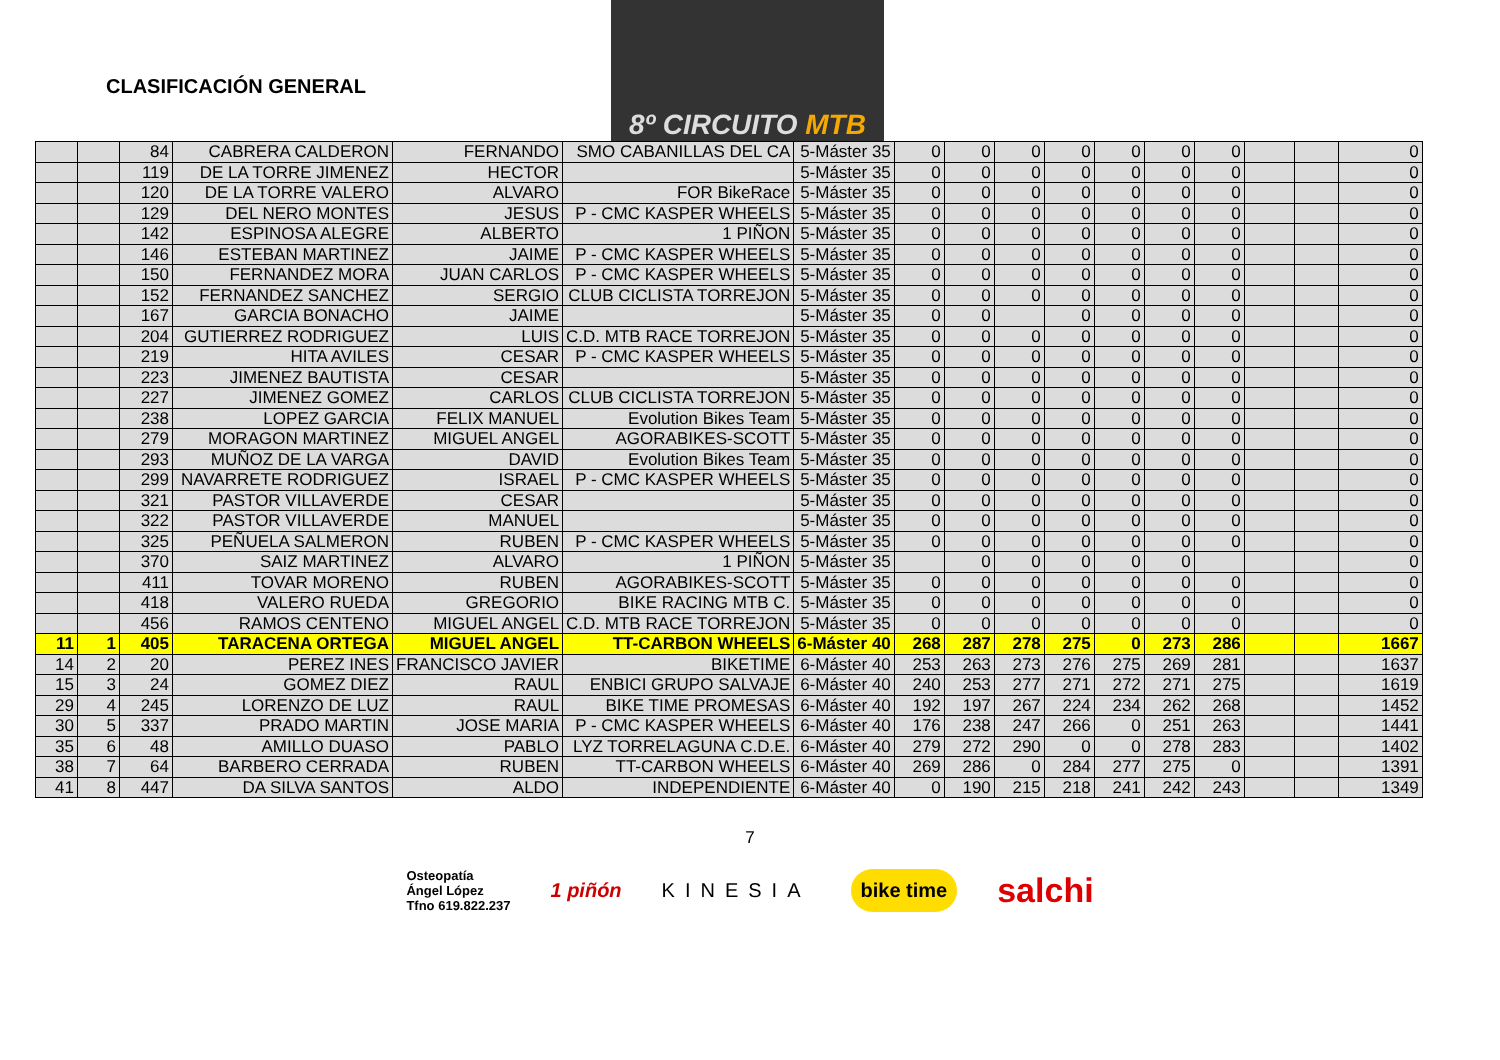CLASIFICACIÓN GENERAL
8º CIRCUITO MTB
| | | 84 | CABRERA CALDERON | FERNANDO | SMO CABANILLAS DEL CA | 5-Máster 35 | 0 | 0 | 0 | 0 | 0 | 0 | 0 | | | 0 |
| | | 119 | DE LA TORRE JIMENEZ | HECTOR | | 5-Máster 35 | 0 | 0 | 0 | 0 | 0 | 0 | 0 | | | 0 |
| | | 120 | DE LA TORRE VALERO | ALVARO | FOR BikeRace | 5-Máster 35 | 0 | 0 | 0 | 0 | 0 | 0 | 0 | | | 0 |
| | | 129 | DEL NERO MONTES | JESUS | P - CMC KASPER WHEELS | 5-Máster 35 | 0 | 0 | 0 | 0 | 0 | 0 | 0 | | | 0 |
| | | 142 | ESPINOSA ALEGRE | ALBERTO | 1 PIÑON | 5-Máster 35 | 0 | 0 | 0 | 0 | 0 | 0 | 0 | | | 0 |
| | | 146 | ESTEBAN MARTINEZ | JAIME | P - CMC KASPER WHEELS | 5-Máster 35 | 0 | 0 | 0 | 0 | 0 | 0 | 0 | | | 0 |
| | | 150 | FERNANDEZ MORA | JUAN CARLOS | P - CMC KASPER WHEELS | 5-Máster 35 | 0 | 0 | 0 | 0 | 0 | 0 | 0 | | | 0 |
| | | 152 | FERNANDEZ SANCHEZ | SERGIO | CLUB CICLISTA TORREJON | 5-Máster 35 | 0 | 0 | 0 | 0 | 0 | 0 | 0 | | | 0 |
| | | 167 | GARCIA BONACHO | JAIME | | 5-Máster 35 | 0 | 0 | | 0 | 0 | 0 | 0 | | | 0 |
| | | 204 | GUTIERREZ RODRIGUEZ | LUIS | C.D. MTB RACE TORREJON | 5-Máster 35 | 0 | 0 | 0 | 0 | 0 | 0 | 0 | | | 0 |
| | | 219 | HITA AVILES | CESAR | P - CMC KASPER WHEELS | 5-Máster 35 | 0 | 0 | 0 | 0 | 0 | 0 | 0 | | | 0 |
| | | 223 | JIMENEZ BAUTISTA | CESAR | | 5-Máster 35 | 0 | 0 | 0 | 0 | 0 | 0 | 0 | | | 0 |
| | | 227 | JIMENEZ GOMEZ | CARLOS | CLUB CICLISTA TORREJON | 5-Máster 35 | 0 | 0 | 0 | 0 | 0 | 0 | 0 | | | 0 |
| | | 238 | LOPEZ GARCIA | FELIX MANUEL | Evolution Bikes Team | 5-Máster 35 | 0 | 0 | 0 | 0 | 0 | 0 | 0 | | | 0 |
| | | 279 | MORAGON MARTINEZ | MIGUEL ANGEL | AGORABIKES-SCOTT | 5-Máster 35 | 0 | 0 | 0 | 0 | 0 | 0 | 0 | | | 0 |
| | | 293 | MUÑOZ DE LA VARGA | DAVID | Evolution Bikes Team | 5-Máster 35 | 0 | 0 | 0 | 0 | 0 | 0 | 0 | | | 0 |
| | | 299 | NAVARRETE RODRIGUEZ | ISRAEL | P - CMC KASPER WHEELS | 5-Máster 35 | 0 | 0 | 0 | 0 | 0 | 0 | 0 | | | 0 |
| | | 321 | PASTOR VILLAVERDE | CESAR | | 5-Máster 35 | 0 | 0 | 0 | 0 | 0 | 0 | 0 | | | 0 |
| | | 322 | PASTOR VILLAVERDE | MANUEL | | 5-Máster 35 | 0 | 0 | 0 | 0 | 0 | 0 | 0 | | | 0 |
| | | 325 | PEÑUELA SALMERON | RUBEN | P - CMC KASPER WHEELS | 5-Máster 35 | 0 | 0 | 0 | 0 | 0 | 0 | 0 | | | 0 |
| | | 370 | SAIZ MARTINEZ | ALVARO | 1 PIÑON | 5-Máster 35 | | 0 | 0 | 0 | 0 | 0 | | | | 0 |
| | | 411 | TOVAR MORENO | RUBEN | AGORABIKES-SCOTT | 5-Máster 35 | 0 | 0 | 0 | 0 | 0 | 0 | 0 | | | 0 |
| | | 418 | VALERO RUEDA | GREGORIO | BIKE RACING MTB C. | 5-Máster 35 | 0 | 0 | 0 | 0 | 0 | 0 | 0 | | | 0 |
| | | 456 | RAMOS CENTENO | MIGUEL ANGEL | C.D. MTB RACE TORREJON | 5-Máster 35 | 0 | 0 | 0 | 0 | 0 | 0 | 0 | | | 0 |
| 11 | 1 | 405 | TARACENA ORTEGA | MIGUEL ANGEL | TT-CARBON WHEELS | 6-Máster 40 | 268 | 287 | 278 | 275 | 0 | 273 | 286 | | | 1667 |
| 14 | 2 | 20 | PEREZ INES | FRANCISCO JAVIER | BIKETIME | 6-Máster 40 | 253 | 263 | 273 | 276 | 275 | 269 | 281 | | | 1637 |
| 15 | 3 | 24 | GOMEZ DIEZ | RAUL | ENBICI GRUPO SALVAJE | 6-Máster 40 | 240 | 253 | 277 | 271 | 272 | 271 | 275 | | | 1619 |
| 29 | 4 | 245 | LORENZO DE LUZ | RAUL | BIKE TIME PROMESAS | 6-Máster 40 | 192 | 197 | 267 | 224 | 234 | 262 | 268 | | | 1452 |
| 30 | 5 | 337 | PRADO MARTIN | JOSE MARIA | P - CMC KASPER WHEELS | 6-Máster 40 | 176 | 238 | 247 | 266 | 0 | 251 | 263 | | | 1441 |
| 35 | 6 | 48 | AMILLO DUASO | PABLO | LYZ TORRELAGUNA C.D.E. | 6-Máster 40 | 279 | 272 | 290 | 0 | 0 | 278 | 283 | | | 1402 |
| 38 | 7 | 64 | BARBERO CERRADA | RUBEN | TT-CARBON WHEELS | 6-Máster 40 | 269 | 286 | 0 | 284 | 277 | 275 | 0 | | | 1391 |
| 41 | 8 | 447 | DA SILVA SANTOS | ALDO | INDEPENDIENTE | 6-Máster 40 | 0 | 190 | 215 | 218 | 241 | 242 | 243 | | | 1349 |
7
Osteopatía
Ángel López
Tfno 619.822.237 1 piñón KINESIA bike time salchi